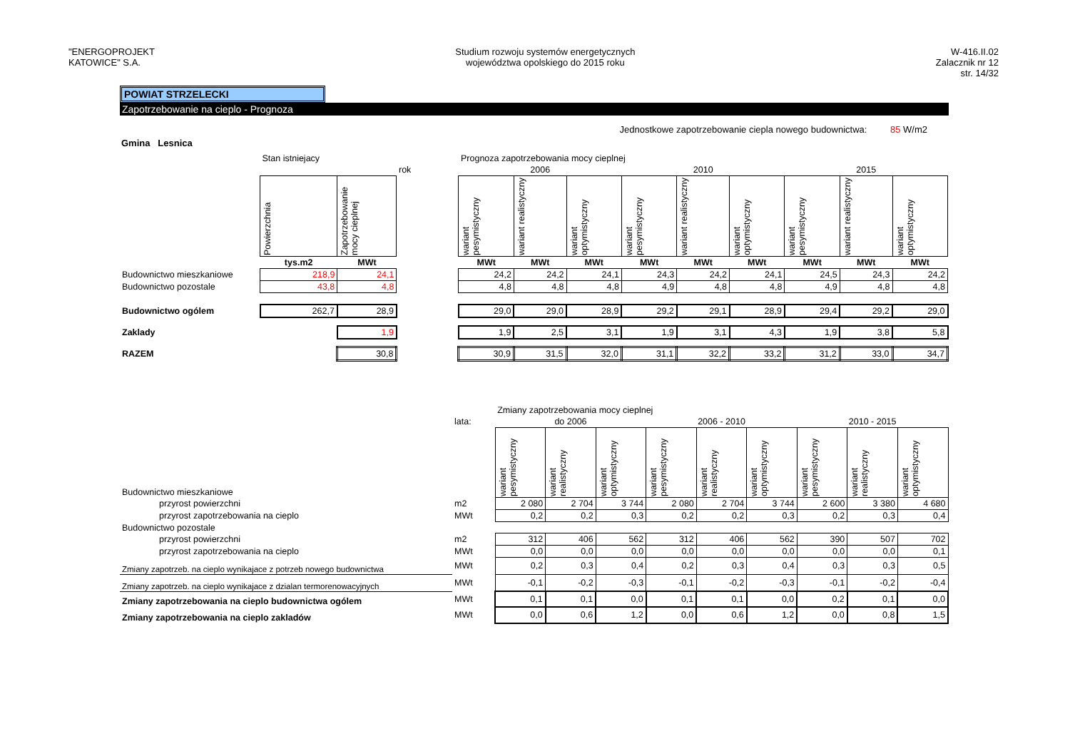"ENERGOPROJEKT
KATOWICE" S.A.
Studium rozwoju systemów energetycznych
województwa opolskiego do 2015 roku
W-416.II.02
Zalacznik nr 12
str. 14/32
POWIAT STRZELECKI
Zapotrzebowanie na cieplo - Prognoza
Jednostkowe zapotrzebowanie ciepla nowego budownictwa: 85 W/m2
Gmina Lesnica
| | Stan istniejacy | | | Prognoza zapotrzebowania mocy cieplnej | | | | | | | | |
| | | | rok | 2006 | | | 2010 | | | 2015 | | |
| | Powierzchnia | Zapotrzebowanie mocy cieplnej | | wariant pesymistyczny | wariant realistyczny | wariant optymistyczny | wariant pesymistyczny | wariant realistyczny | wariant optymistyczny | wariant pesymistyczny | wariant realistyczny | wariant optymistyczny |
| | tys.m2 | MWt | | MWt | MWt | MWt | MWt | MWt | MWt | MWt | MWt | MWt |
| Budownictwo mieszkaniowe | 218,9 | 24,1 | | 24,2 | 24,2 | 24,1 | 24,3 | 24,2 | 24,1 | 24,5 | 24,3 | 24,2 |
| Budownictwo pozostale | 43,8 | 4,8 | | 4,8 | 4,8 | 4,8 | 4,9 | 4,8 | 4,8 | 4,9 | 4,8 | 4,8 |
| Budownictwo ogólem | 262,7 | 28,9 | | 29,0 | 29,0 | 28,9 | 29,2 | 29,1 | 28,9 | 29,4 | 29,2 | 29,0 |
| Zaklady | | 1,9 | | 1,9 | 2,5 | 3,1 | 1,9 | 3,1 | 4,3 | 1,9 | 3,8 | 5,8 |
| RAZEM | | 30,8 | | 30,9 | 31,5 | 32,0 | 31,1 | 32,2 | 33,2 | 31,2 | 33,0 | 34,7 |
| | | Zmiany zapotrzebowania mocy cieplnej | | | | | | | | |
| | lata: | do 2006 | | | 2006 - 2010 | | | 2010 - 2015 | | |
| Budownictwo mieszkaniowe | | wariant pesymistyczny | wariant realistyczny | wariant optymistyczny | wariant pesymistyczny | wariant realistyczny | wariant optymistyczny | wariant pesymistyczny | wariant realistyczny | wariant optymistyczny |
| przyrost powierzchni | m2 | 2 080 | 2 704 | 3 744 | 2 080 | 2 704 | 3 744 | 2 600 | 3 380 | 4 680 |
| przyrost zapotrzebowania na cieplo | MWt | 0,2 | 0,2 | 0,3 | 0,2 | 0,2 | 0,3 | 0,2 | 0,3 | 0,4 |
| Budownictwo pozostale | | | | | | | | | | |
| przyrost powierzchni | m2 | 312 | 406 | 562 | 312 | 406 | 562 | 390 | 507 | 702 |
| przyrost zapotrzebowania na cieplo | MWt | 0,0 | 0,0 | 0,0 | 0,0 | 0,0 | 0,0 | 0,0 | 0,0 | 0,1 |
| Zmiany zapotrzeb. na cieplo wynikajace z potrzeb nowego budownictwa | MWt | 0,2 | 0,3 | 0,4 | 0,2 | 0,3 | 0,4 | 0,3 | 0,3 | 0,5 |
| Zmiany zapotrzeb. na cieplo wynikajace z dzialan termorenowacyjnych | MWt | -0,1 | -0,2 | -0,3 | -0,1 | -0,2 | -0,3 | -0,1 | -0,2 | -0,4 |
| Zmiany zapotrzebowania na cieplo budownictwa ogólem | MWt | 0,1 | 0,1 | 0,0 | 0,1 | 0,1 | 0,0 | 0,2 | 0,1 | 0,0 |
| Zmiany zapotrzebowania na cieplo zakladów | MWt | 0,0 | 0,6 | 1,2 | 0,0 | 0,6 | 1,2 | 0,0 | 0,8 | 1,5 |